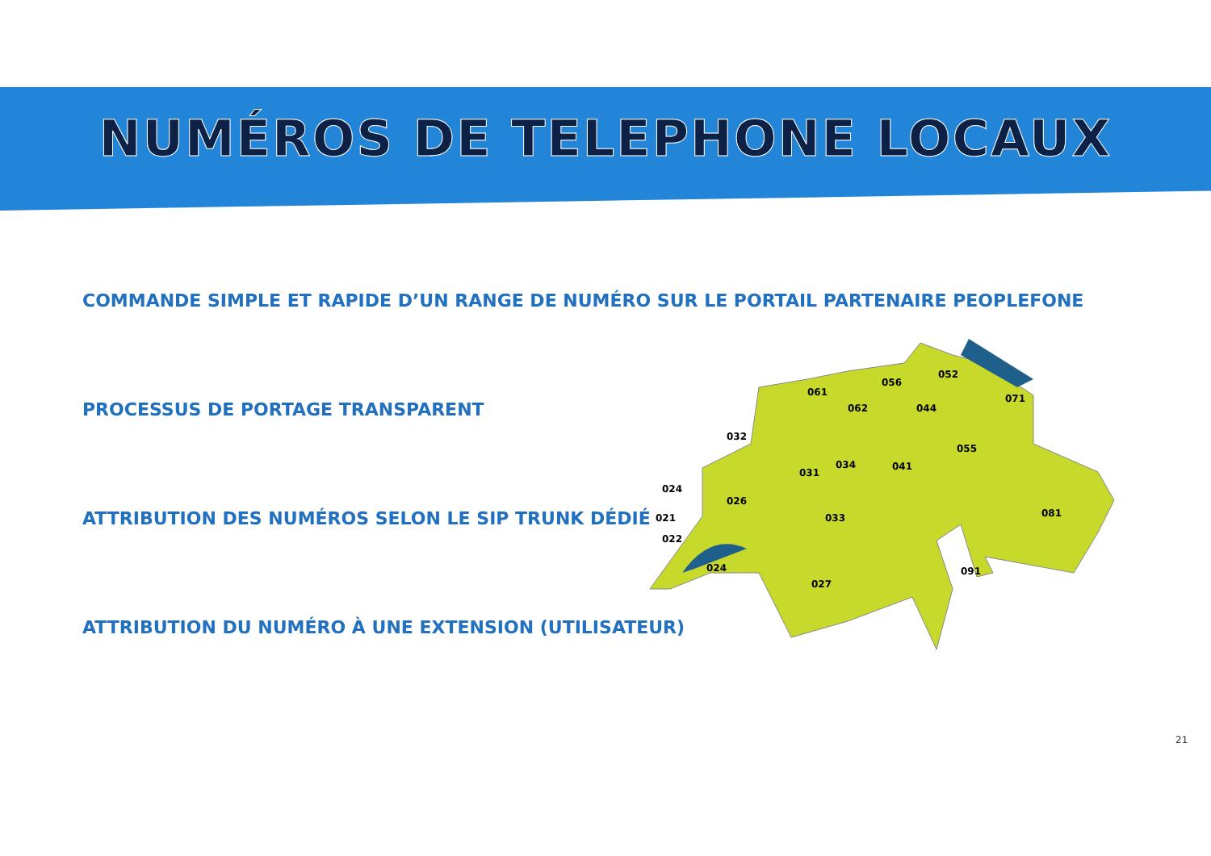NUMÉROS DE TELEPHONE LOCAUX
COMMANDE SIMPLE ET RAPIDE D’UN RANGE DE NUMÉRO SUR LE PORTAIL PARTENAIRE PEOPLEFONE
PROCESSUS DE PORTAGE TRANSPARENT
ATTRIBUTION DES NUMÉROS SELON LE SIP TRUNK DÉDIÉ
ATTRIBUTION DU NUMÉRO À UNE EXTENSION (UTILISATEUR)
061
062
056
052
071
044
032
055
034
041
031
024
026
033
021
081
022
024
027
091
21